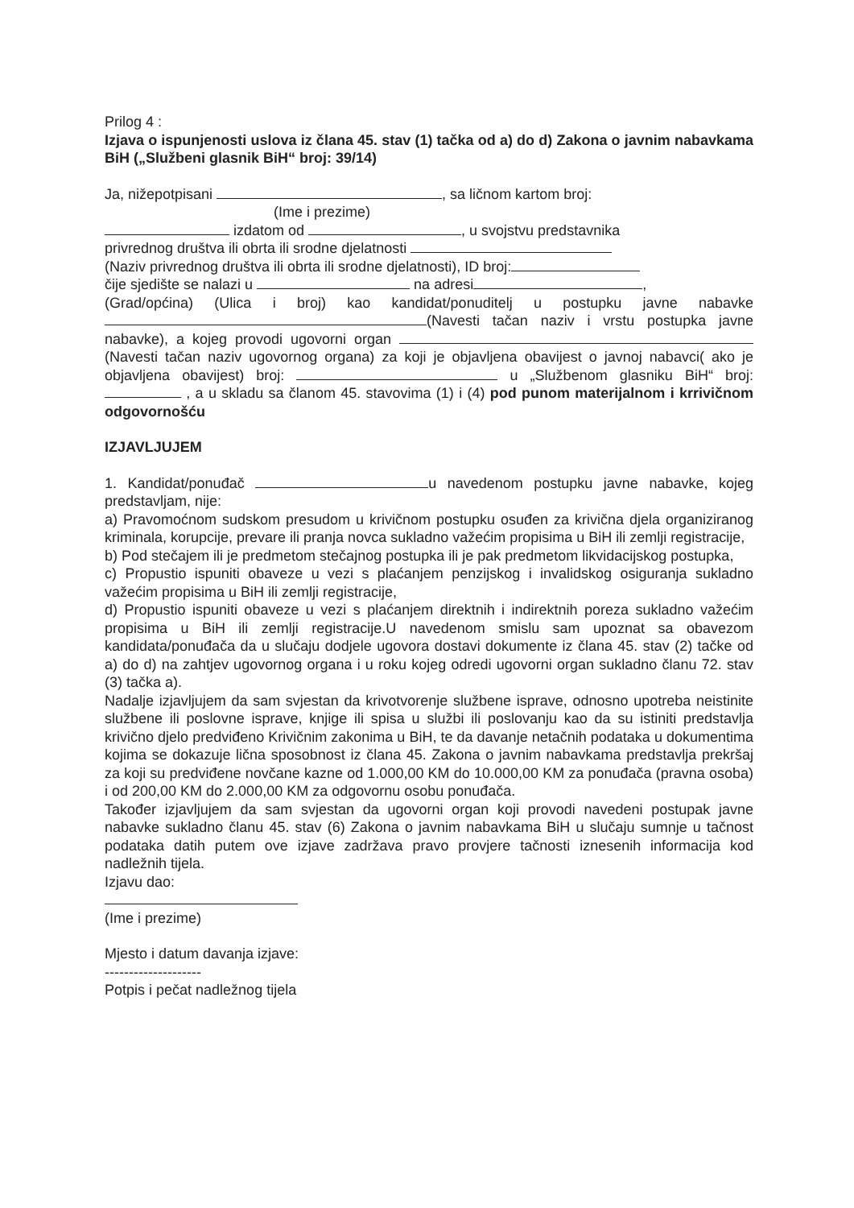Prilog 4 :
Izjava o ispunjenosti uslova iz člana 45. stav (1) tačka od a) do d) Zakona o javnim nabavkama BiH („Službeni glasnik BiH“ broj: 39/14)
Ja, nižepotpisani , sa ličnom kartom broj:
(Ime i prezime)
izdatom od , u svojstvu predstavnika
privrednog društva ili obrta ili srodne djelatnosti
(Naziv privrednog društva ili obrta ili srodne djelatnosti), ID broj:
čije sjedište se nalazi u na adresi ,
(Grad/općina) (Ulica i broj) kao kandidat/ponuditelj u postupku javne nabavke (Navesti tačan naziv i vrstu postupka javne nabavke), a kojeg provodi ugovorni organ (Navesti tačan naziv ugovornog organa) za koji je objavljena obavijest o javnoj nabavci( ako je objavljena obavijest) broj: u „Službenom glasniku BiH“ broj: , a u skladu sa članom 45. stavovima (1) i (4) pod punom materijalnom i krrivičnom odgovornošću
IZJAVLJUJEM
1. Kandidat/ponuđač u navedenom postupku javne nabavke, kojeg predstavljam, nije:
a) Pravomoćnom sudskom presudom u krivičnom postupku osuđen za krivična djela organiziranog kriminala, korupcije, prevare ili pranja novca sukladno važećim propisima u BiH ili zemlji registracije,
b) Pod stečajem ili je predmetom stečajnog postupka ili je pak predmetom likvidacijskog postupka,
c) Propustio ispuniti obaveze u vezi s plaćanjem penzijskog i invalidskog osiguranja sukladno važećim propisima u BiH ili zemlji registracije,
d) Propustio ispuniti obaveze u vezi s plaćanjem direktnih i indirektnih poreza sukladno važećim propisima u BiH ili zemlji registracije.U navedenom smislu sam upoznat sa obavezom kandidata/ponuđača da u slučaju dodjele ugovora dostavi dokumente iz člana 45. stav (2) tačke od a) do d) na zahtjev ugovornog organa i u roku kojeg odredi ugovorni organ sukladno članu 72. stav (3) tačka a).
Nadalje izjavljujem da sam svjestan da krivotvorenje službene isprave, odnosno upotreba neistinite službene ili poslovne isprave, knjige ili spisa u službi ili poslovanju kao da su istiniti predstavlja krivično djelo predviđeno Krivičnim zakonima u BiH, te da davanje netačnih podataka u dokumentima kojima se dokazuje lična sposobnost iz člana 45. Zakona o javnim nabavkama predstavlja prekršaj za koji su predviđene novčane kazne od 1.000,00 KM do 10.000,00 KM za ponuđača (pravna osoba) i od 200,00 KM do 2.000,00 KM za odgovornu osobu ponuđača.
Također izjavljujem da sam svjestan da ugovorni organ koji provodi navedeni postupak javne nabavke sukladno članu 45. stav (6) Zakona o javnim nabavkama BiH u slučaju sumnje u tačnost podataka datih putem ove izjave zadržava pravo provjere tačnosti iznesenih informacija kod nadležnih tijela.
Izjavu dao:
(Ime i prezime)
Mjesto i datum davanja izjave:
--------------------
Potpis i pečat nadležnog tijela